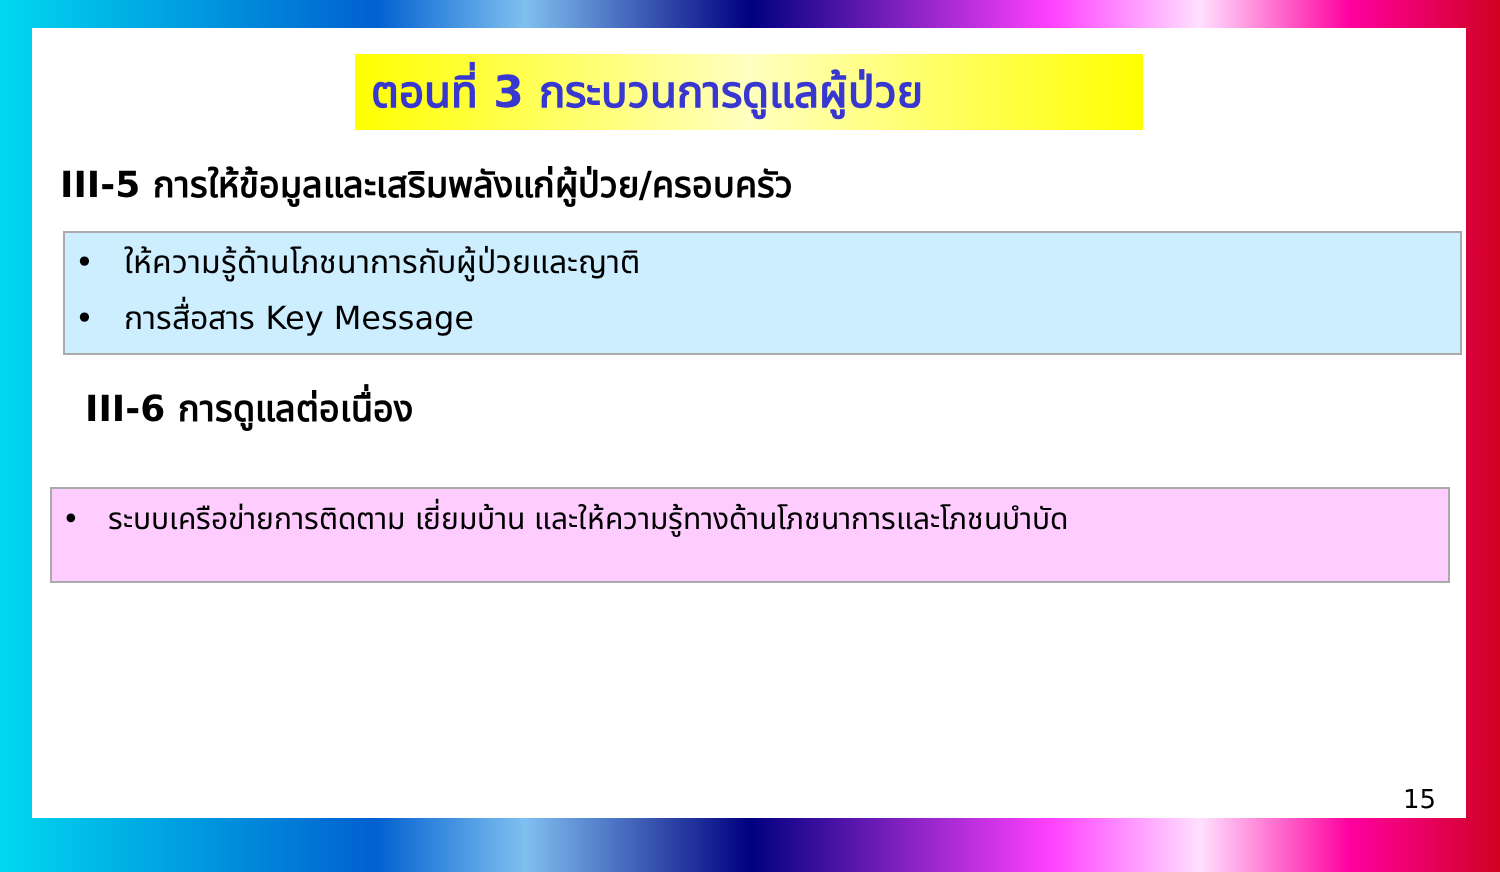ตอนที่ 3 กระบวนการดูแลผู้ป่วย
III-5 การให้ข้อมูลและเสริมพลังแก่ผู้ป่วย/ครอบครัว
• ให้ความรู้ด้านโภชนาการกับผู้ป่วยและญาติ
• การสื่อสาร Key Message
III-6 การดูแลต่อเนื่อง
• ระบบเครือข่ายการติดตาม เยี่ยมบ้าน และให้ความรู้ทางด้านโภชนาการและโภชนบำบัด
15